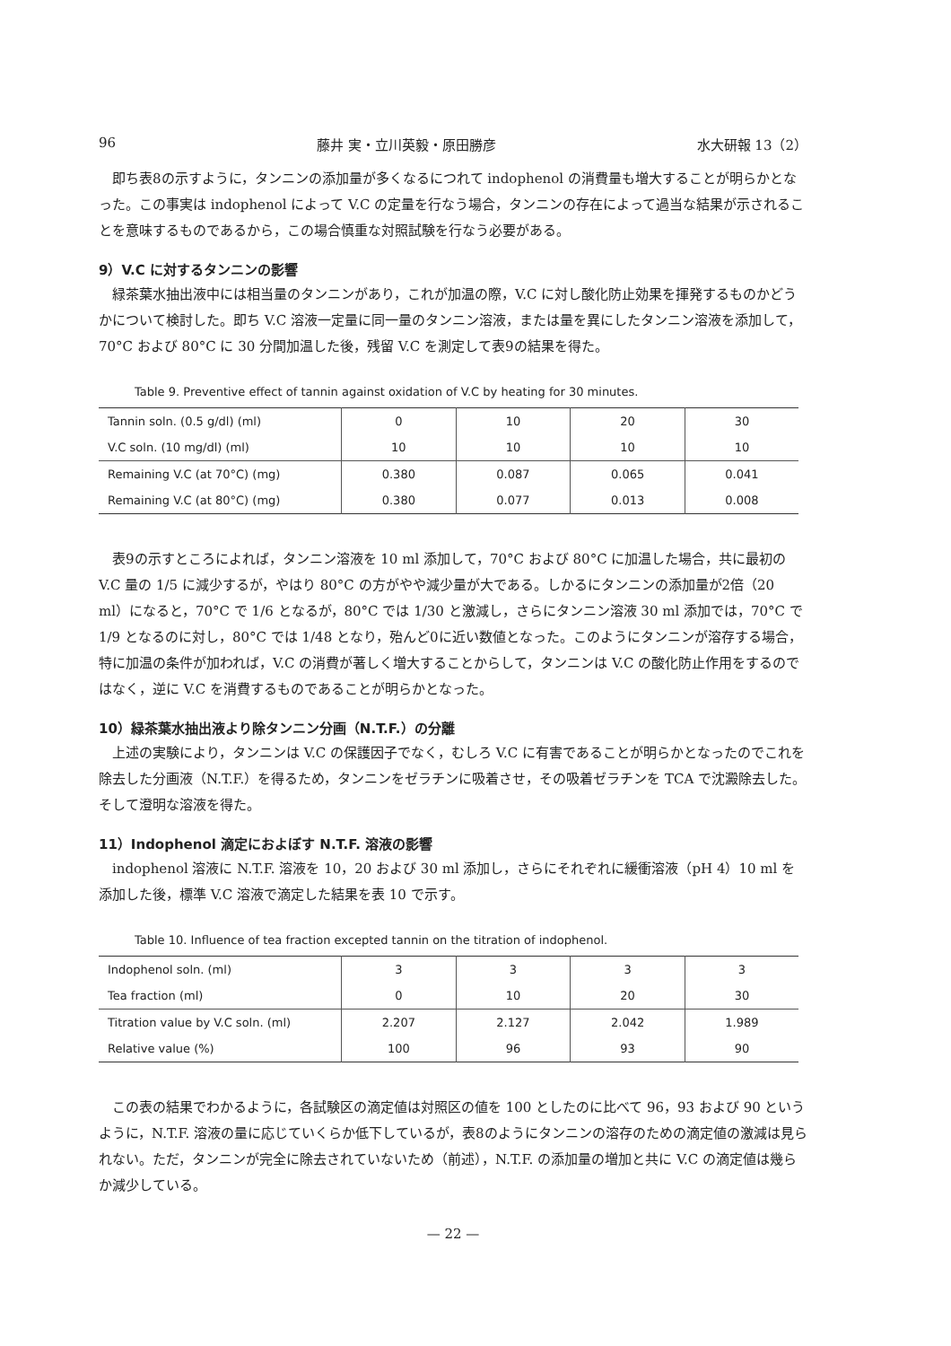96 藤井 実・立川英毅・原田勝彦 水大研報 13（2）
即ち表8の示すように，タンニンの添加量が多くなるにつれて indophenol の消費量も増大することが明らかとなった。この事実は indophenol によって V.C の定量を行なう場合，タンニンの存在によって過当な結果が示されることを意味するものであるから，この場合慎重な対照試験を行なう必要がある。
9）V.C に対するタンニンの影響
緑茶葉水抽出液中には相当量のタンニンがあり，これが加温の際，V.C に対し酸化防止効果を揮発するものかどうかについて検討した。即ち V.C 溶液一定量に同一量のタンニン溶液，または量を異にしたタンニン溶液を添加して，70°C および 80°C に 30 分間加温した後，残留 V.C を測定して表9の結果を得た。
Table 9. Preventive effect of tannin against oxidation of V.C by heating for 30 minutes.
| Tannin soln. (0.5 g/dl) (ml) | 0 | 10 | 20 | 30 |
| V.C soln. (10 mg/dl) (ml) | 10 | 10 | 10 | 10 |
| Remaining V.C (at 70°C) (mg) | 0.380 | 0.087 | 0.065 | 0.041 |
| Remaining V.C (at 80°C) (mg) | 0.380 | 0.077 | 0.013 | 0.008 |
表9の示すところによれば，タンニン溶液を 10 ml 添加して，70°C および 80°C に加温した場合，共に最初の V.C 量の 1/5 に減少するが，やはり 80°C の方がやや減少量が大である。しかるにタンニンの添加量が2倍（20 ml）になると，70°C で 1/6 となるが，80°C では 1/30 と激減し，さらにタンニン溶液 30 ml 添加では，70°C で 1/9 となるのに対し，80°C では 1/48 となり，殆んど0に近い数値となった。このようにタンニンが溶存する場合，特に加温の条件が加われば，V.C の消費が著しく増大することからして，タンニンは V.C の酸化防止作用をするのではなく，逆に V.C を消費するものであることが明らかとなった。
10）緑茶葉水抽出液より除タンニン分画（N.T.F.）の分離
上述の実験により，タンニンは V.C の保護因子でなく，むしろ V.C に有害であることが明らかとなったのでこれを除去した分画液（N.T.F.）を得るため，タンニンをゼラチンに吸着させ，その吸着ゼラチンを TCA で沈澱除去した。そして澄明な溶液を得た。
11）Indophenol 滴定におよぼす N.T.F. 溶液の影響
indophenol 溶液に N.T.F. 溶液を 10，20 および 30 ml 添加し，さらにそれぞれに緩衝溶液（pH 4）10 ml を添加した後，標準 V.C 溶液で滴定した結果を表 10 で示す。
Table 10. Influence of tea fraction excepted tannin on the titration of indophenol.
| Indophenol soln. (ml) | 3 | 3 | 3 | 3 |
| Tea fraction (ml) | 0 | 10 | 20 | 30 |
| Titration value by V.C soln. (ml) | 2.207 | 2.127 | 2.042 | 1.989 |
| Relative value (%) | 100 | 96 | 93 | 90 |
この表の結果でわかるように，各試験区の滴定値は対照区の値を 100 としたのに比べて 96，93 および 90 というように，N.T.F. 溶液の量に応じていくらか低下しているが，表8のようにタンニンの溶存のための滴定値の激減は見られない。ただ，タンニンが完全に除去されていないため（前述），N.T.F. の添加量の増加と共に V.C の滴定値は幾らか減少している。
— 22 —